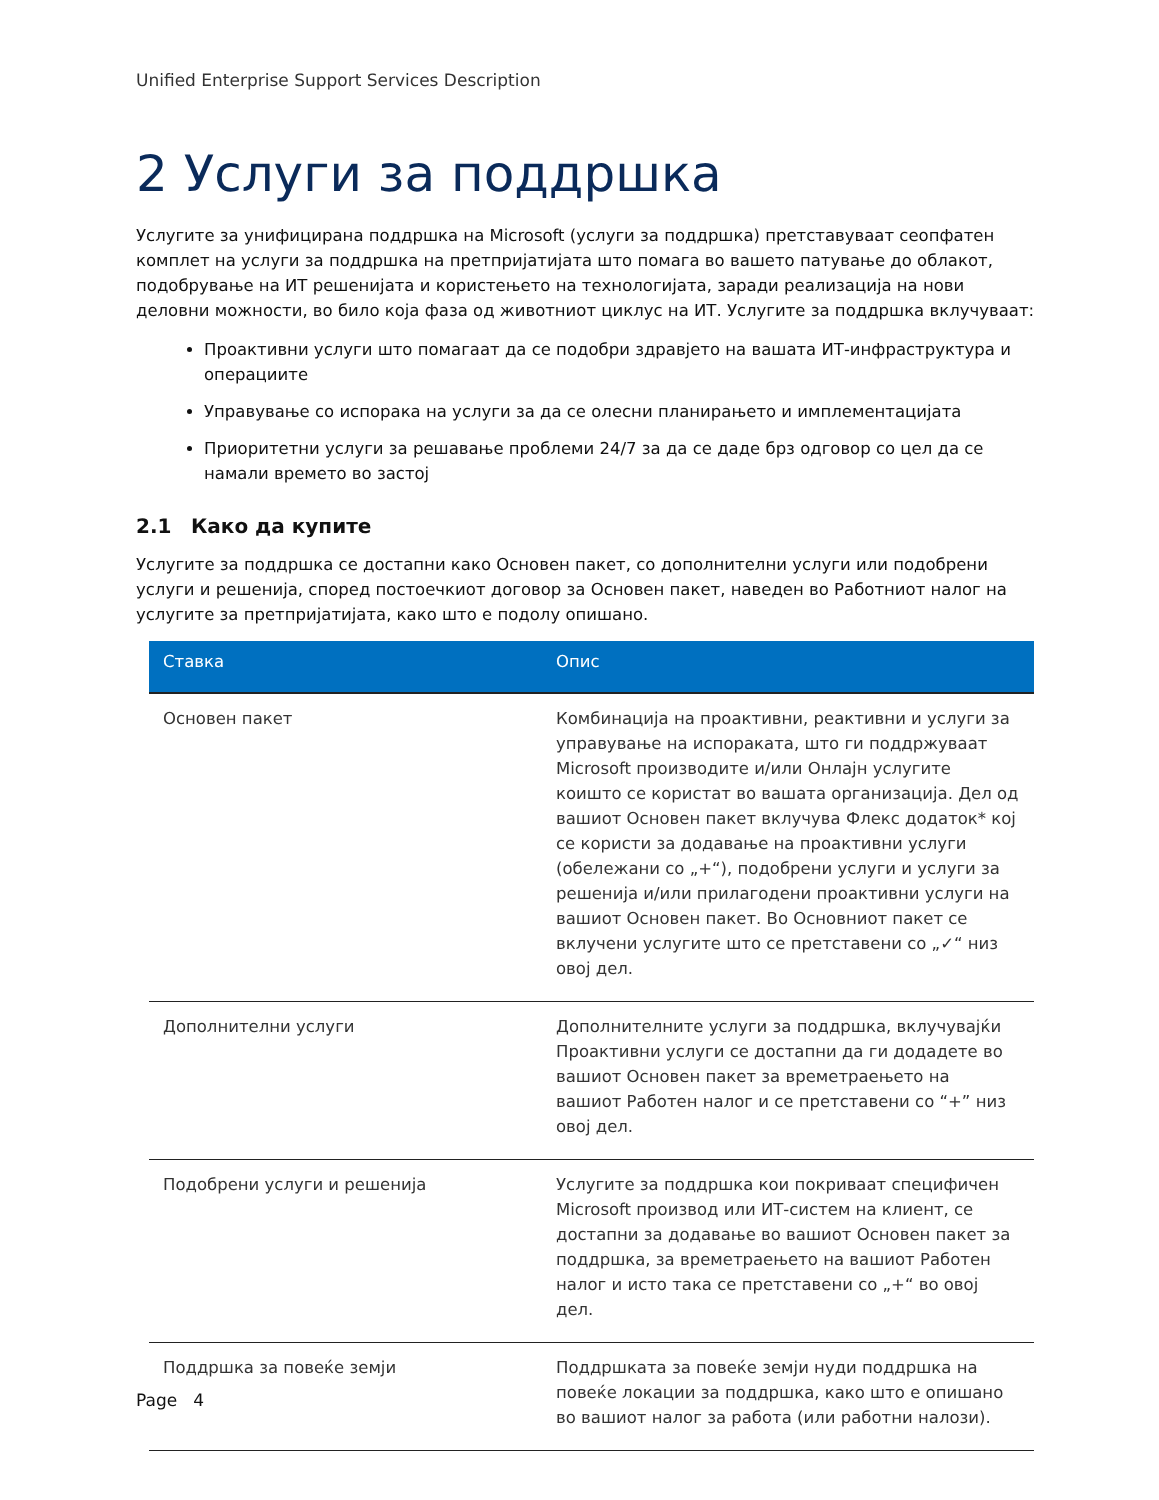Unified Enterprise Support Services Description
2 Услуги за поддршка
Услугите за унифицирана поддршка на Microsoft (услуги за поддршка) претставуваат сеопфатен комплет на услуги за поддршка на претпријатијата што помага во вашето патување до облакот, подобрување на ИТ решенијата и користењето на технологијата, заради реализација на нови деловни можности, во било која фаза од животниот циклус на ИТ. Услугите за поддршка вклучуваат:
Проактивни услуги што помагаат да се подобри здравјето на вашата ИТ-инфраструктура и операциите
Управување со испорака на услуги за да се олесни планирањето и имплементацијата
Приоритетни услуги за решавање проблеми 24/7 за да се даде брз одговор со цел да се намали времето во застој
2.1 Како да купите
Услугите за поддршка се достапни како Основен пакет, со дополнителни услуги или подобрени услуги и решенија, според постоечкиот договор за Основен пакет, наведен во Работниот налог на услугите за претпријатијата, како што е подолу опишано.
| Ставка | Опис |
| --- | --- |
| Основен пакет | Комбинација на проактивни, реактивни и услуги за управување на испораката, што ги поддржуваат Microsoft производите и/или Онлајн услугите коишто се користат во вашата организација. Дел од вашиот Основен пакет вклучува Флекс додаток* кој се користи за додавање на проактивни услуги (обележани со „+“), подобрени услуги и услуги за решенија и/или прилагодени проактивни услуги на вашиот Основен пакет. Во Основниот пакет се вклучени услугите што се претставени со „✓“ низ овој дел. |
| Дополнителни услуги | Дополнителните услуги за поддршка, вклучувајќи Проактивни услуги се достапни да ги додадете во вашиот Основен пакет за времетраењето на вашиот Работен налог и се претставени со “+” низ овој дел. |
| Подобрени услуги и решенија | Услугите за поддршка кои покриваат специфичен Microsoft производ или ИТ-систем на клиент, се достапни за додавање во вашиот Основен пакет за поддршка, за времетраењето на вашиот Работен налог и исто така се претставени со „+“ во овој дел. |
| Поддршка за повеќе земји | Поддршката за повеќе земји нуди поддршка на повеќе локации за поддршка, како што е опишано во вашиот налог за работа (или работни налози). |
Page 4